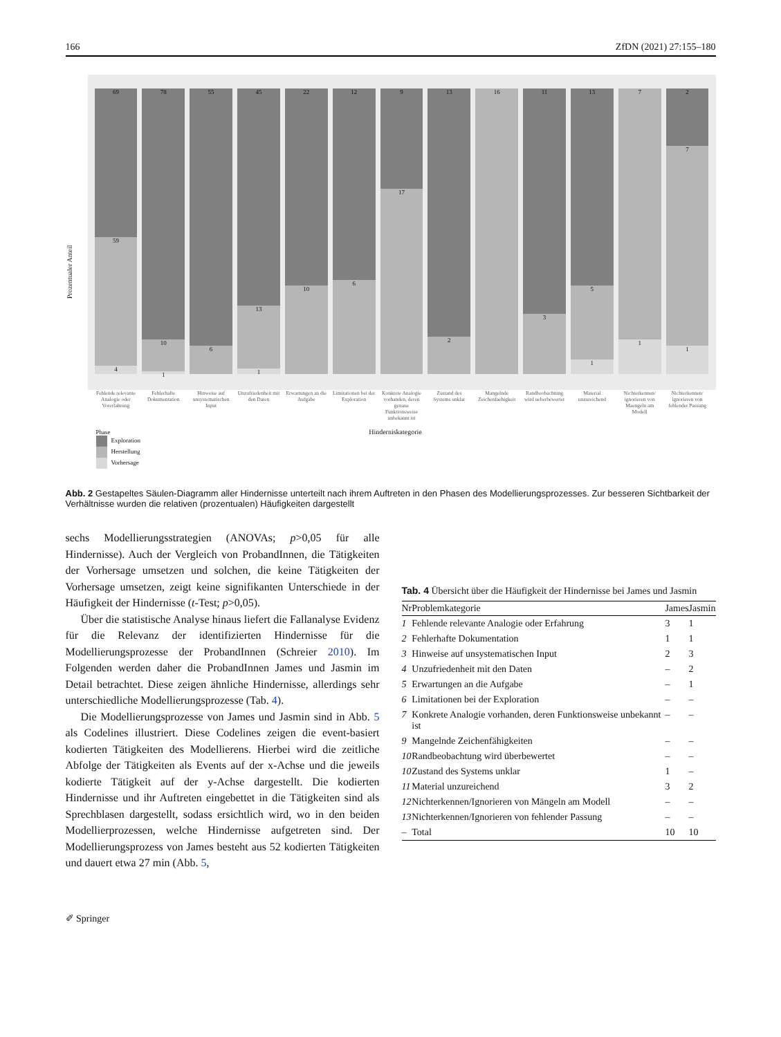166 ZfDN (2021) 27:155–180
Prozentualer Anteil
69
59
4
78
10
1
55
6
45
13
1
22
10
12
6
9
17
13
2
16
11
3
13
5
1
7
1
2
7
1
Fehlende relevante Analogie oder Vorerfahrung
Fehlerhafte Dokumentation Hinweise auf unsystematischen Input
Unzufriedenheit mit den Daten Erwartungen an die Aufgabe Limitationen bei der Exploration
Konkrete Analogie vorhanden, deren genaue Funktionsweise unbekannt ist
Zustand des Systems unklar Mangelnde Zeichenfaehigkeit Randbeobachtung wird ueberbewertet
Material unzureichend Nichterkennen/ ignorieren von Maengeln am Modell
Nichterkennen/ ignorieren von fehlender Passung
Hinderniskategorie
Phase
Exploration
Herstellung
Vorhersage
Abb. 2 Gestapeltes Säulen-Diagramm aller Hindernisse unterteilt nach ihrem Auftreten in den Phasen des Modellierungsprozesses. Zur besseren Sichtbarkeit der Verhältnisse wurden die relativen (prozentualen) Häufigkeiten dargestellt
sechs Modellierungsstrategien (ANOVAs; p>0,05 für alle Hindernisse). Auch der Vergleich von ProbandInnen, die Tätigkeiten der Vorhersage umsetzen und solchen, die keine Tätigkeiten der Vorhersage umsetzen, zeigt keine signifikanten Unterschiede in der Häufigkeit der Hindernisse (t-Test; p>0,05).
Über die statistische Analyse hinaus liefert die Fallanalyse Evidenz für die Relevanz der identifizierten Hindernisse für die Modellierungsprozesse der ProbandInnen (Schreier 2010). Im Folgenden werden daher die ProbandInnen James und Jasmin im Detail betrachtet. Diese zeigen ähnliche Hindernisse, allerdings sehr unterschiedliche Modellierungsprozesse (Tab. 4).
Die Modellierungsprozesse von James und Jasmin sind in Abb. 5 als Codelines illustriert. Diese Codelines zeigen die event-basiert kodierten Tätigkeiten des Modellierens. Hierbei wird die zeitliche Abfolge der Tätigkeiten als Events auf der x-Achse und die jeweils kodierte Tätigkeit auf der y-Achse dargestellt. Die kodierten Hindernisse und ihr Auftreten eingebettet in die Tätigkeiten sind als Sprechblasen dargestellt, sodass ersichtlich wird, wo in den beiden Modellierprozessen, welche Hindernisse aufgetreten sind. Der Modellierungsprozess von James besteht aus 52 kodierten Tätigkeiten und dauert etwa 27 min (Abb. 5,
Tab. 4 Übersicht über die Häufigkeit der Hindernisse bei James und Jasmin
| Nr | Problemkategorie | James | Jasmin |
| --- | --- | --- | --- |
| 1 | Fehlende relevante Analogie oder Erfahrung | 3 | 1 |
| 2 | Fehlerhafte Dokumentation | 1 | 1 |
| 3 | Hinweise auf unsystematischen Input | 2 | 3 |
| 4 | Unzufriedenheit mit den Daten | – | 2 |
| 5 | Erwartungen an die Aufgabe | – | 1 |
| 6 | Limitationen bei der Exploration | – | – |
| 7 | Konkrete Analogie vorhanden, deren Funktionsweise unbekannt ist | – | – |
| 9 | Mangelnde Zeichenfähigkeiten | – | – |
| 10 | Randbeobachtung wird überbewertet | – | – |
| 10 | Zustand des Systems unklar | 1 | – |
| 11 | Material unzureichend | 3 | 2 |
| 12 | Nichterkennen/Ignorieren von Mängeln am Modell | – | – |
| 13 | Nichterkennen/Ignorieren von fehlender Passung | – | – |
| – | Total | 10 | 10 |
✐ Springer